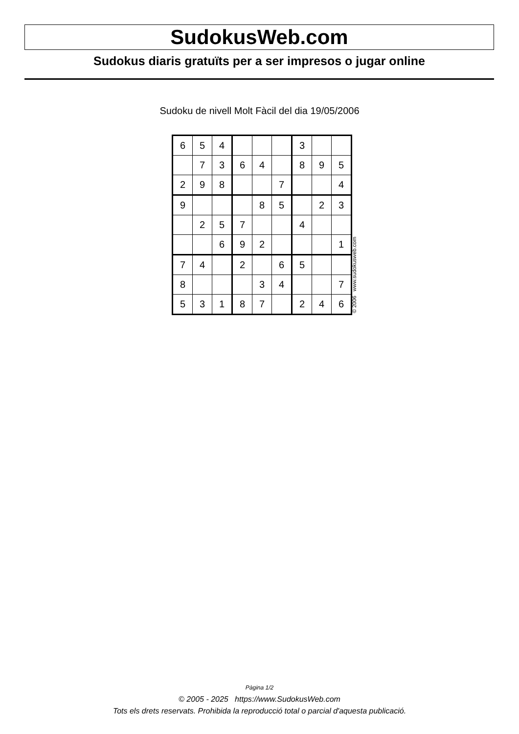SudokusWeb.com
Sudokus diaris gratuïts per a ser impresos o jugar online
Sudoku de nivell Molt Fàcil del dia 19/05/2006
| 6 | 5 | 4 | | | | 3 | | |
| | 7 | 3 | 6 | 4 | | 8 | 9 | 5 |
| 2 | 9 | 8 | | | 7 | | | 4 |
| 9 | | | | 8 | 5 | | 2 | 3 |
| | 2 | 5 | 7 | | | 4 | | |
| | | 6 | 9 | 2 | | | | 1 |
| 7 | 4 | | 2 | | 6 | 5 | | |
| 8 | | | | 3 | 4 | | | 7 |
| 5 | 3 | 1 | 8 | 7 | | 2 | 4 | 6 |
© 2006 www.sudokusweb.com
Pàgina 1/2
© 2005 - 2025 https://www.SudokusWeb.com
Tots els drets reservats. Prohibida la reproducció total o parcial d'aquesta publicació.